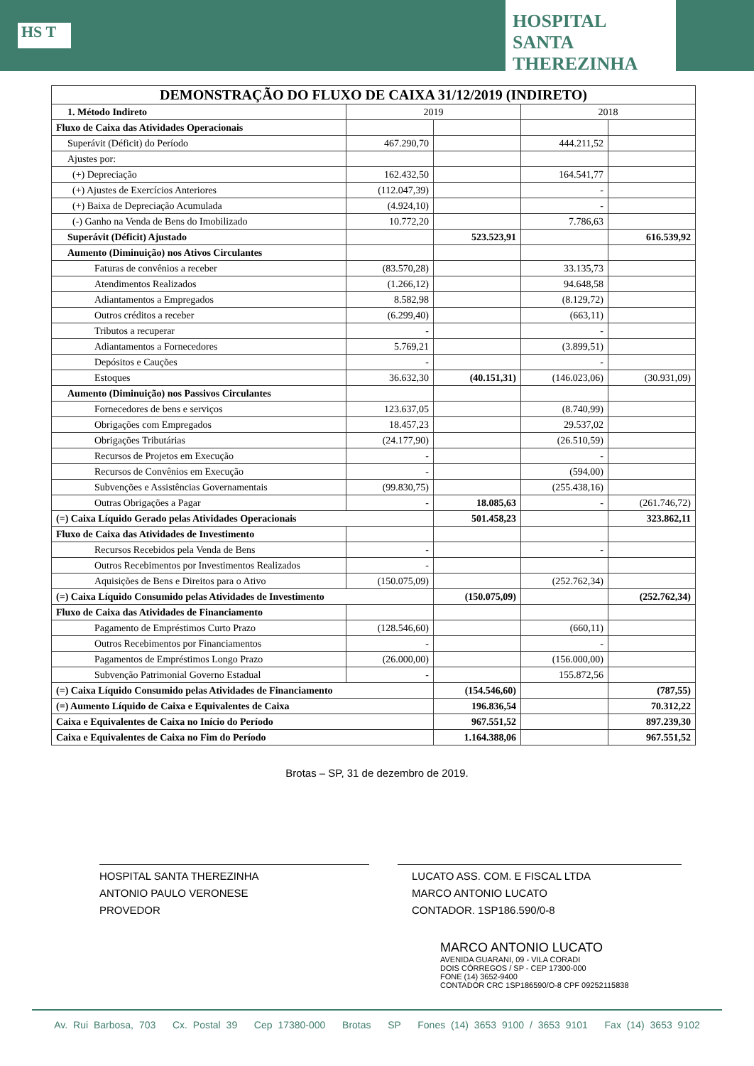HS T
HOSPITAL SANTA THEREZINHA
| DEMONSTRAÇÃO DO FLUXO DE CAIXA 31/12/2019 (INDIRETO) | | | | |
| --- | --- | --- | --- | --- |
| 1. Método Indireto | 2019 | | 2018 | |
| Fluxo de Caixa das Atividades Operacionais | | | | |
| Superávit (Déficit) do Período | 467.290,70 | | 444.211,52 | |
| Ajustes por: | | | | |
| (+) Depreciação | 162.432,50 | | 164.541,77 | |
| (+) Ajustes de Exercícios Anteriores | (112.047,39) | | - | |
| (+) Baixa de Depreciação Acumulada | (4.924,10) | | - | |
| (-) Ganho na Venda de Bens do Imobilizado | 10.772,20 | | 7.786,63 | |
| Superávit (Déficit) Ajustado | | 523.523,91 | | 616.539,92 |
| Aumento (Diminuição) nos Ativos Circulantes | | | | |
| Faturas de convênios a receber | (83.570,28) | | 33.135,73 | |
| Atendimentos Realizados | (1.266,12) | | 94.648,58 | |
| Adiantamentos a Empregados | 8.582,98 | | (8.129,72) | |
| Outros créditos a receber | (6.299,40) | | (663,11) | |
| Tributos a recuperar | - | | - | |
| Adiantamentos a Fornecedores | 5.769,21 | | (3.899,51) | |
| Depósitos e Cauções | - | | - | |
| Estoques | 36.632,30 | (40.151,31) | (146.023,06) | (30.931,09) |
| Aumento (Diminuição) nos Passivos Circulantes | | | | |
| Fornecedores de bens e serviços | 123.637,05 | | (8.740,99) | |
| Obrigações com Empregados | 18.457,23 | | 29.537,02 | |
| Obrigações Tributárias | (24.177,90) | | (26.510,59) | |
| Recursos de Projetos em Execução | - | | - | |
| Recursos de Convênios em Execução | - | | (594,00) | |
| Subvenções e Assistências Governamentais | (99.830,75) | | (255.438,16) | |
| Outras Obrigações a Pagar | - | 18.085,63 | - | (261.746,72) |
| (=) Caixa Líquido Gerado pelas Atividades Operacionais | | 501.458,23 | | 323.862,11 |
| Fluxo de Caixa das Atividades de Investimento | | | | |
| Recursos Recebidos pela Venda de Bens | - | | - | |
| Outros Recebimentos por Investimentos Realizados | - | | | |
| Aquisições de Bens e Direitos para o Ativo | (150.075,09) | | (252.762,34) | |
| (=) Caixa Líquido Consumido pelas Atividades de Investimento | | (150.075,09) | | (252.762,34) |
| Fluxo de Caixa das Atividades de Financiamento | | | | |
| Pagamento de Empréstimos Curto Prazo | (128.546,60) | | (660,11) | |
| Outros Recebimentos por Financiamentos | - | | - | |
| Pagamentos de Empréstimos Longo Prazo | (26.000,00) | | (156.000,00) | |
| Subvenção Patrimonial Governo Estadual | - | | 155.872,56 | |
| (=) Caixa Líquido Consumido pelas Atividades de Financiamento | | (154.546,60) | | (787,55) |
| (=) Aumento Líquido de Caixa e Equivalentes de Caixa | | 196.836,54 | | 70.312,22 |
| Caixa e Equivalentes de Caixa no Início do Período | | 967.551,52 | | 897.239,30 |
| Caixa e Equivalentes de Caixa no Fim do Período | | 1.164.388,06 | | 967.551,52 |
Brotas – SP, 31 de dezembro de 2019.
HOSPITAL SANTA THEREZINHA
ANTONIO PAULO VERONESE
PROVEDOR
LUCATO ASS. COM. E FISCAL LTDA
MARCO ANTONIO LUCATO
CONTADOR. 1SP186.590/0-8
MARCO ANTONIO LUCATO
AVENIDA GUARANI, 09 - VILA CORADI
DOIS CÓRREGOS / SP - CEP 17300-000
FONE (14) 3652-9400
CONTADOR CRC 1SP186590/O-8 CPF 09252115838
Av. Rui Barbosa, 703 Cx. Postal 39 Cep 17380-000 Brotas SP Fones (14) 3653 9100 / 3653 9101 Fax (14) 3653 9102